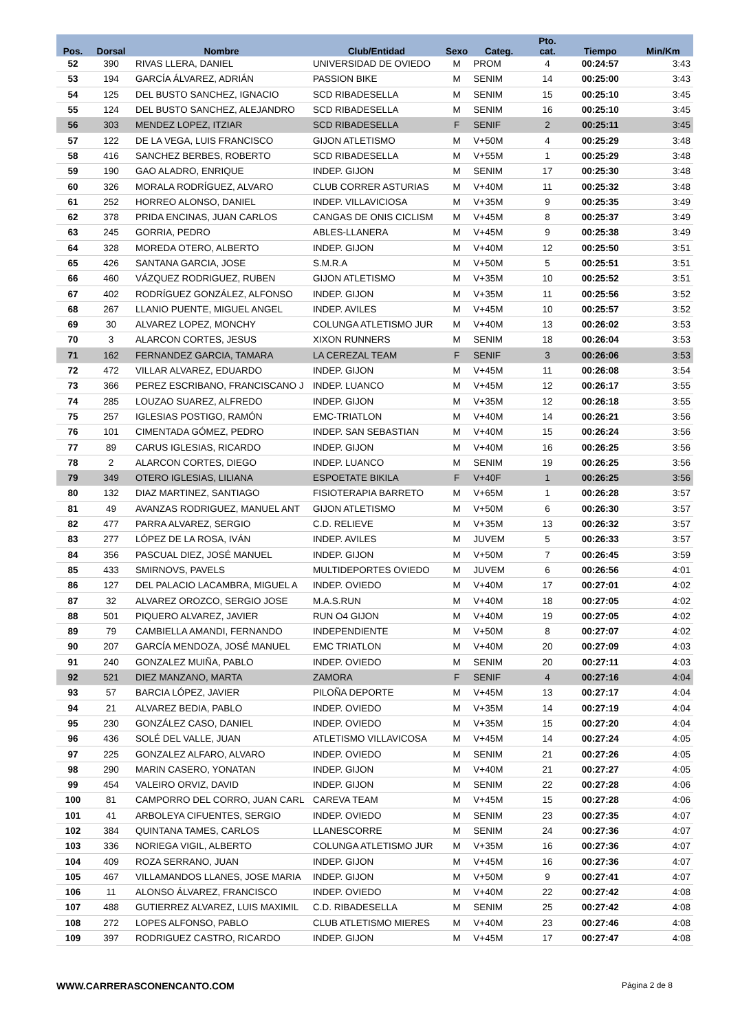| Pos. | Dorsal | Nombre | Club/Entidad | Sexo | Categ. | Pto. cat. | Tiempo | Min/Km |
| --- | --- | --- | --- | --- | --- | --- | --- | --- |
| 52 | 390 | RIVAS LLERA, DANIEL | UNIVERSIDAD DE OVIEDO | M | PROM | 4 | 00:24:57 | 3:43 |
| 53 | 194 | GARCÍA ÁLVAREZ, ADRIÁN | PASSION BIKE | M | SENIM | 14 | 00:25:00 | 3:43 |
| 54 | 125 | DEL BUSTO SANCHEZ, IGNACIO | SCD RIBADESELLA | M | SENIM | 15 | 00:25:10 | 3:45 |
| 55 | 124 | DEL BUSTO SANCHEZ, ALEJANDRO | SCD RIBADESELLA | M | SENIM | 16 | 00:25:10 | 3:45 |
| 56 | 303 | MENDEZ LOPEZ, ITZIAR | SCD RIBADESELLA | F | SENIF | 2 | 00:25:11 | 3:45 |
| 57 | 122 | DE LA VEGA, LUIS FRANCISCO | GIJON ATLETISMO | M | V+50M | 4 | 00:25:29 | 3:48 |
| 58 | 416 | SANCHEZ BERBES, ROBERTO | SCD RIBADESELLA | M | V+55M | 1 | 00:25:29 | 3:48 |
| 59 | 190 | GAO ALADRO, ENRIQUE | INDEP. GIJON | M | SENIM | 17 | 00:25:30 | 3:48 |
| 60 | 326 | MORALA RODRÍGUEZ, ALVARO | CLUB CORRER ASTURIAS | M | V+40M | 11 | 00:25:32 | 3:48 |
| 61 | 252 | HORREO ALONSO, DANIEL | INDEP. VILLAVICIOSA | M | V+35M | 9 | 00:25:35 | 3:49 |
| 62 | 378 | PRIDA ENCINAS, JUAN CARLOS | CANGAS DE ONIS CICLISM | M | V+45M | 8 | 00:25:37 | 3:49 |
| 63 | 245 | GORRIA, PEDRO | ABLES-LLANERA | M | V+45M | 9 | 00:25:38 | 3:49 |
| 64 | 328 | MOREDA OTERO, ALBERTO | INDEP. GIJON | M | V+40M | 12 | 00:25:50 | 3:51 |
| 65 | 426 | SANTANA GARCIA, JOSE | S.M.R.A | M | V+50M | 5 | 00:25:51 | 3:51 |
| 66 | 460 | VÁZQUEZ RODRIGUEZ, RUBEN | GIJON ATLETISMO | M | V+35M | 10 | 00:25:52 | 3:51 |
| 67 | 402 | RODRÍGUEZ GONZÁLEZ, ALFONSO | INDEP. GIJON | M | V+35M | 11 | 00:25:56 | 3:52 |
| 68 | 267 | LLANIO PUENTE, MIGUEL ANGEL | INDEP. AVILES | M | V+45M | 10 | 00:25:57 | 3:52 |
| 69 | 30 | ALVAREZ LOPEZ, MONCHY | COLUNGA ATLETISMO JUR | M | V+40M | 13 | 00:26:02 | 3:53 |
| 70 | 3 | ALARCON CORTES, JESUS | XIXON RUNNERS | M | SENIM | 18 | 00:26:04 | 3:53 |
| 71 | 162 | FERNANDEZ GARCIA, TAMARA | LA CEREZAL TEAM | F | SENIF | 3 | 00:26:06 | 3:53 |
| 72 | 472 | VILLAR ALVAREZ, EDUARDO | INDEP. GIJON | M | V+45M | 11 | 00:26:08 | 3:54 |
| 73 | 366 | PEREZ ESCRIBANO, FRANCISCANO J | INDEP. LUANCO | M | V+45M | 12 | 00:26:17 | 3:55 |
| 74 | 285 | LOUZAO SUAREZ, ALFREDO | INDEP. GIJON | M | V+35M | 12 | 00:26:18 | 3:55 |
| 75 | 257 | IGLESIAS POSTIGO, RAMÓN | EMC-TRIATLON | M | V+40M | 14 | 00:26:21 | 3:56 |
| 76 | 101 | CIMENTADA GÓMEZ, PEDRO | INDEP. SAN SEBASTIAN | M | V+40M | 15 | 00:26:24 | 3:56 |
| 77 | 89 | CARUS IGLESIAS, RICARDO | INDEP. GIJON | M | V+40M | 16 | 00:26:25 | 3:56 |
| 78 | 2 | ALARCON CORTES, DIEGO | INDEP. LUANCO | M | SENIM | 19 | 00:26:25 | 3:56 |
| 79 | 349 | OTERO IGLESIAS, LILIANA | ESPOETATE BIKILA | F | V+40F | 1 | 00:26:25 | 3:56 |
| 80 | 132 | DIAZ MARTINEZ, SANTIAGO | FISIOTERAPIA BARRETO | M | V+65M | 1 | 00:26:28 | 3:57 |
| 81 | 49 | AVANZAS RODRIGUEZ, MANUEL ANT | GIJON ATLETISMO | M | V+50M | 6 | 00:26:30 | 3:57 |
| 82 | 477 | PARRA ALVAREZ, SERGIO | C.D. RELIEVE | M | V+35M | 13 | 00:26:32 | 3:57 |
| 83 | 277 | LÓPEZ DE LA ROSA, IVÁN | INDEP. AVILES | M | JUVEM | 5 | 00:26:33 | 3:57 |
| 84 | 356 | PASCUAL DIEZ, JOSÉ MANUEL | INDEP. GIJON | M | V+50M | 7 | 00:26:45 | 3:59 |
| 85 | 433 | SMIRNOVS, PAVELS | MULTIDEPORTES OVIEDO | M | JUVEM | 6 | 00:26:56 | 4:01 |
| 86 | 127 | DEL PALACIO LACAMBRA, MIGUEL A | INDEP. OVIEDO | M | V+40M | 17 | 00:27:01 | 4:02 |
| 87 | 32 | ALVAREZ OROZCO, SERGIO JOSE | M.A.S.RUN | M | V+40M | 18 | 00:27:05 | 4:02 |
| 88 | 501 | PIQUERO ALVAREZ, JAVIER | RUN O4 GIJON | M | V+40M | 19 | 00:27:05 | 4:02 |
| 89 | 79 | CAMBIELLA AMANDI, FERNANDO | INDEPENDIENTE | M | V+50M | 8 | 00:27:07 | 4:02 |
| 90 | 207 | GARCÍA MENDOZA, JOSÉ MANUEL | EMC TRIATLON | M | V+40M | 20 | 00:27:09 | 4:03 |
| 91 | 240 | GONZALEZ MUIÑA, PABLO | INDEP. OVIEDO | M | SENIM | 20 | 00:27:11 | 4:03 |
| 92 | 521 | DIEZ MANZANO, MARTA | ZAMORA | F | SENIF | 4 | 00:27:16 | 4:04 |
| 93 | 57 | BARCIA LÓPEZ, JAVIER | PILOÑA DEPORTE | M | V+45M | 13 | 00:27:17 | 4:04 |
| 94 | 21 | ALVAREZ BEDIA, PABLO | INDEP. OVIEDO | M | V+35M | 14 | 00:27:19 | 4:04 |
| 95 | 230 | GONZÁLEZ CASO, DANIEL | INDEP. OVIEDO | M | V+35M | 15 | 00:27:20 | 4:04 |
| 96 | 436 | SOLÉ DEL VALLE, JUAN | ATLETISMO VILLAVICOSA | M | V+45M | 14 | 00:27:24 | 4:05 |
| 97 | 225 | GONZALEZ ALFARO, ALVARO | INDEP. OVIEDO | M | SENIM | 21 | 00:27:26 | 4:05 |
| 98 | 290 | MARIN CASERO, YONATAN | INDEP. GIJON | M | V+40M | 21 | 00:27:27 | 4:05 |
| 99 | 454 | VALEIRO ORVIZ, DAVID | INDEP. GIJON | M | SENIM | 22 | 00:27:28 | 4:06 |
| 100 | 81 | CAMPORRO DEL CORRO, JUAN CARL | CAREVA TEAM | M | V+45M | 15 | 00:27:28 | 4:06 |
| 101 | 41 | ARBOLEYA CIFUENTES, SERGIO | INDEP. OVIEDO | M | SENIM | 23 | 00:27:35 | 4:07 |
| 102 | 384 | QUINTANA TAMES, CARLOS | LLANESCORRE | M | SENIM | 24 | 00:27:36 | 4:07 |
| 103 | 336 | NORIEGA VIGIL, ALBERTO | COLUNGA ATLETISMO JUR | M | V+35M | 16 | 00:27:36 | 4:07 |
| 104 | 409 | ROZA SERRANO, JUAN | INDEP. GIJON | M | V+45M | 16 | 00:27:36 | 4:07 |
| 105 | 467 | VILLAMANDOS LLANES, JOSE MARIA | INDEP. GIJON | M | V+50M | 9 | 00:27:41 | 4:07 |
| 106 | 11 | ALONSO ÁLVAREZ, FRANCISCO | INDEP. OVIEDO | M | V+40M | 22 | 00:27:42 | 4:08 |
| 107 | 488 | GUTIERREZ ALVAREZ, LUIS MAXIMIL | C.D. RIBADESELLA | M | SENIM | 25 | 00:27:42 | 4:08 |
| 108 | 272 | LOPES ALFONSO, PABLO | CLUB ATLETISMO MIERES | M | V+40M | 23 | 00:27:46 | 4:08 |
| 109 | 397 | RODRIGUEZ CASTRO, RICARDO | INDEP. GIJON | M | V+45M | 17 | 00:27:47 | 4:08 |
WWW.CARRERASCONENCANTO.COM Página 2 de 8